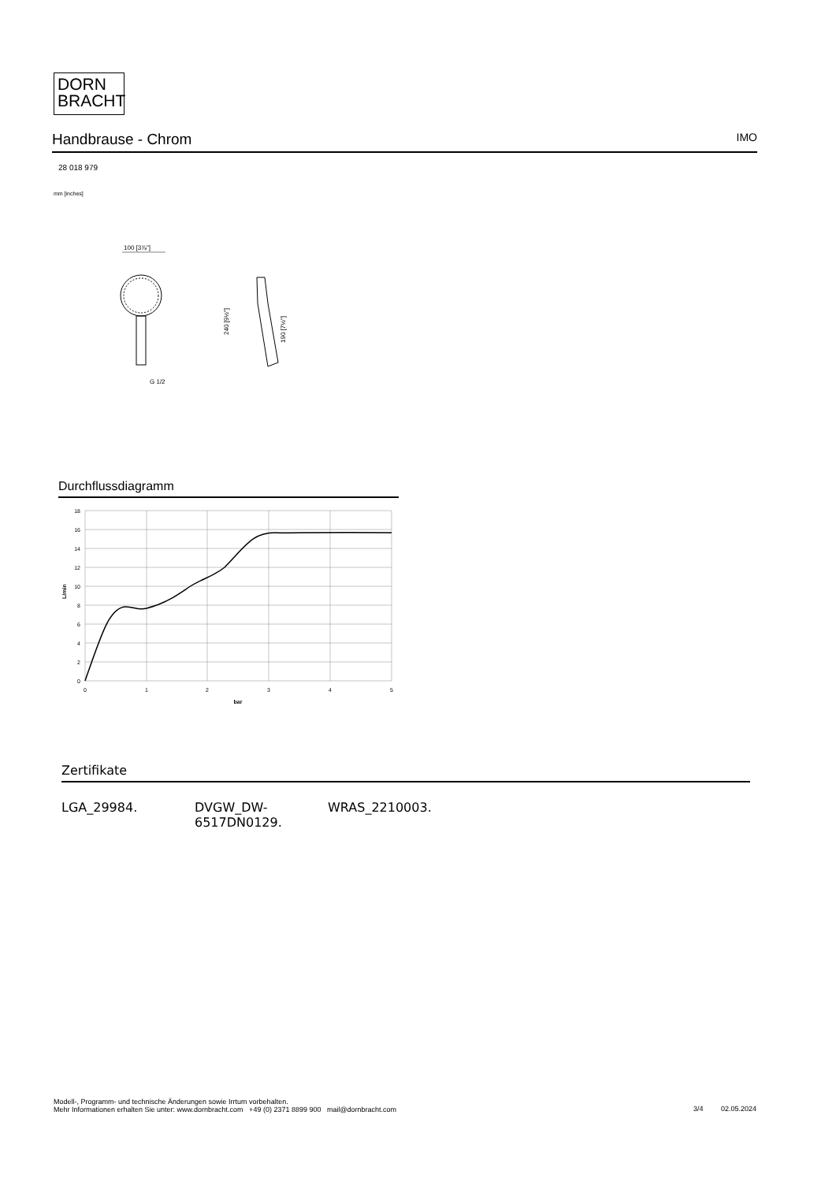DORN
BRACHT
Handbrause - Chrom IMO
28 018 979
mm [inches]
100 [3⅞"]
G 1/2
240 [9½"]
190 [7½"]
Durchflussdiagramm
18
16
14
12
10
8
6
4
2
0
0
1
2
3
4
5
bar
L/min
Zertifikate
LGA_29984. DVGW_DW-
6517DN0129.
WRAS_2210003.
Modell-, Programm- und technische Änderungen sowie Irrtum vorbehalten.
Mehr Informationen erhalten Sie unter: www.dornbracht.com +49 (0) 2371 8899 900 mail@dornbracht.com
3/4 02.05.2024